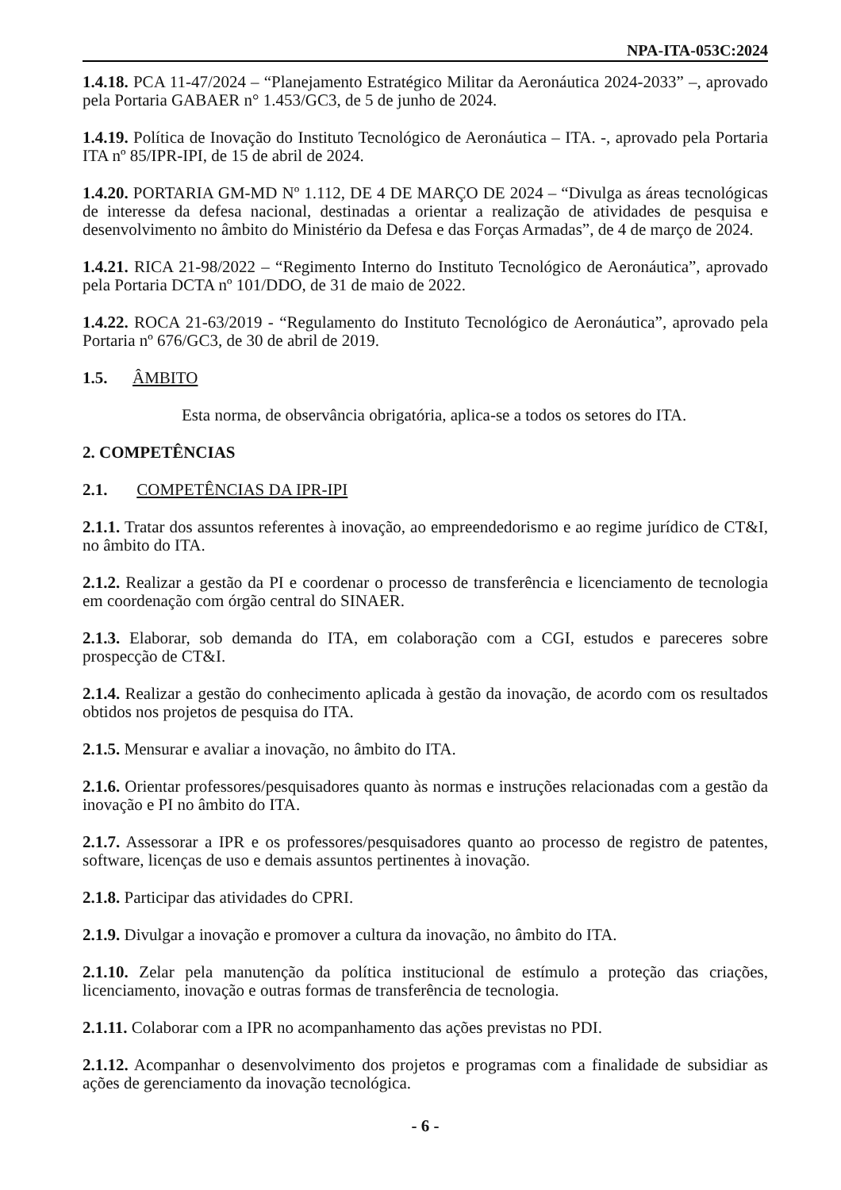NPA-ITA-053C:2024
1.4.18. PCA 11-47/2024 – “Planejamento Estratégico Militar da Aeronáutica 2024-2033” –, aprovado pela Portaria GABAER n° 1.453/GC3, de 5 de junho de 2024.
1.4.19. Política de Inovação do Instituto Tecnológico de Aeronáutica – ITA. -, aprovado pela Portaria ITA nº 85/IPR-IPI, de 15 de abril de 2024.
1.4.20. PORTARIA GM-MD Nº 1.112, DE 4 DE MARÇO DE 2024 – “Divulga as áreas tecnológicas de interesse da defesa nacional, destinadas a orientar a realização de atividades de pesquisa e desenvolvimento no âmbito do Ministério da Defesa e das Forças Armadas”, de 4 de março de 2024.
1.4.21. RICA 21-98/2022 – “Regimento Interno do Instituto Tecnológico de Aeronáutica”, aprovado pela Portaria DCTA nº 101/DDO, de 31 de maio de 2022.
1.4.22. ROCA 21-63/2019 - “Regulamento do Instituto Tecnológico de Aeronáutica”, aprovado pela Portaria nº 676/GC3, de 30 de abril de 2019.
1.5. ÂMBITO
Esta norma, de observância obrigatória, aplica-se a todos os setores do ITA.
2. COMPETÊNCIAS
2.1. COMPETÊNCIAS DA IPR-IPI
2.1.1. Tratar dos assuntos referentes à inovação, ao empreendedorismo e ao regime jurídico de CT&I, no âmbito do ITA.
2.1.2. Realizar a gestão da PI e coordenar o processo de transferência e licenciamento de tecnologia em coordenação com órgão central do SINAER.
2.1.3. Elaborar, sob demanda do ITA, em colaboração com a CGI, estudos e pareceres sobre prospecção de CT&I.
2.1.4. Realizar a gestão do conhecimento aplicada à gestão da inovação, de acordo com os resultados obtidos nos projetos de pesquisa do ITA.
2.1.5. Mensurar e avaliar a inovação, no âmbito do ITA.
2.1.6. Orientar professores/pesquisadores quanto às normas e instruções relacionadas com a gestão da inovação e PI no âmbito do ITA.
2.1.7. Assessorar a IPR e os professores/pesquisadores quanto ao processo de registro de patentes, software, licenças de uso e demais assuntos pertinentes à inovação.
2.1.8. Participar das atividades do CPRI.
2.1.9. Divulgar a inovação e promover a cultura da inovação, no âmbito do ITA.
2.1.10. Zelar pela manutenção da política institucional de estímulo a proteção das criações, licenciamento, inovação e outras formas de transferência de tecnologia.
2.1.11. Colaborar com a IPR no acompanhamento das ações previstas no PDI.
2.1.12. Acompanhar o desenvolvimento dos projetos e programas com a finalidade de subsidiar as ações de gerenciamento da inovação tecnológica.
- 6 -